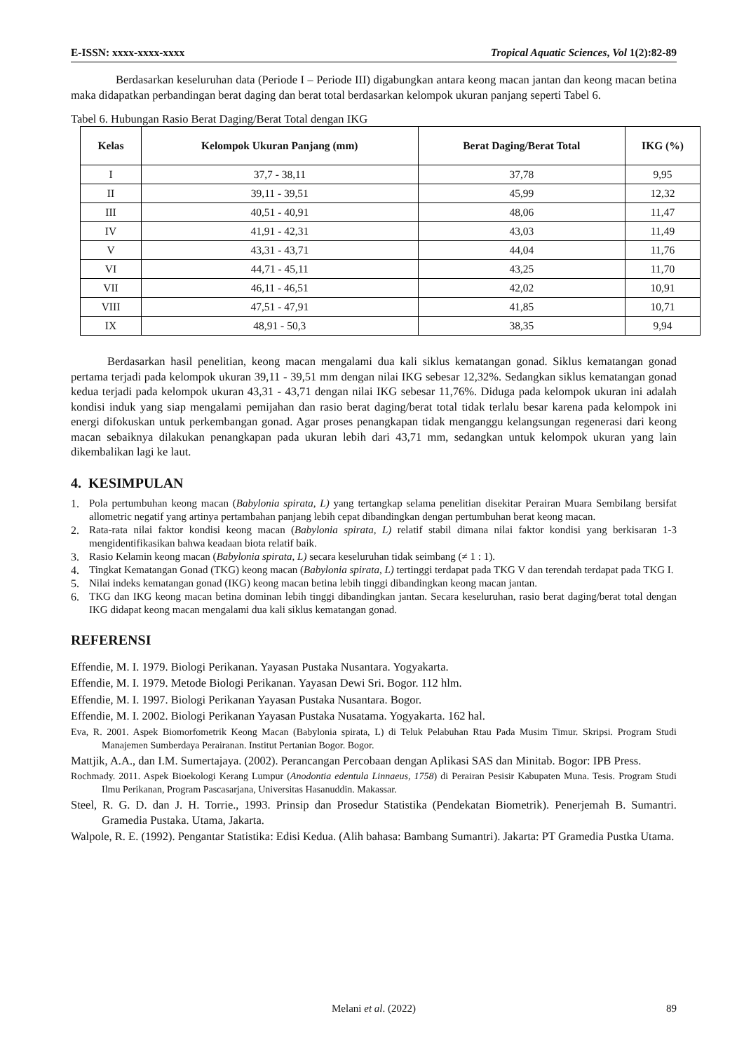E-ISSN: xxxx-xxxx-xxxx Tropical Aquatic Sciences, Vol 1(2):82-89
Berdasarkan keseluruhan data (Periode I – Periode III) digabungkan antara keong macan jantan dan keong macan betina maka didapatkan perbandingan berat daging dan berat total berdasarkan kelompok ukuran panjang seperti Tabel 6.
Tabel 6. Hubungan Rasio Berat Daging/Berat Total dengan IKG
| Kelas | Kelompok Ukuran Panjang (mm) | Berat Daging/Berat Total | IKG (%) |
| --- | --- | --- | --- |
| I | 37,7 - 38,11 | 37,78 | 9,95 |
| II | 39,11 - 39,51 | 45,99 | 12,32 |
| III | 40,51 - 40,91 | 48,06 | 11,47 |
| IV | 41,91 - 42,31 | 43,03 | 11,49 |
| V | 43,31 - 43,71 | 44,04 | 11,76 |
| VI | 44,71 - 45,11 | 43,25 | 11,70 |
| VII | 46,11 - 46,51 | 42,02 | 10,91 |
| VIII | 47,51 - 47,91 | 41,85 | 10,71 |
| IX | 48,91 - 50,3 | 38,35 | 9,94 |
Berdasarkan hasil penelitian, keong macan mengalami dua kali siklus kematangan gonad. Siklus kematangan gonad pertama terjadi pada kelompok ukuran 39,11 - 39,51 mm dengan nilai IKG sebesar 12,32%. Sedangkan siklus kematangan gonad kedua terjadi pada kelompok ukuran 43,31 - 43,71 dengan nilai IKG sebesar 11,76%. Diduga pada kelompok ukuran ini adalah kondisi induk yang siap mengalami pemijahan dan rasio berat daging/berat total tidak terlalu besar karena pada kelompok ini energi difokuskan untuk perkembangan gonad. Agar proses penangkapan tidak menganggu kelangsungan regenerasi dari keong macan sebaiknya dilakukan penangkapan pada ukuran lebih dari 43,71 mm, sedangkan untuk kelompok ukuran yang lain dikembalikan lagi ke laut.
4. KESIMPULAN
1. Pola pertumbuhan keong macan (Babylonia spirata, L) yang tertangkap selama penelitian disekitar Perairan Muara Sembilang bersifat allometric negatif yang artinya pertambahan panjang lebih cepat dibandingkan dengan pertumbuhan berat keong macan.
2. Rata-rata nilai faktor kondisi keong macan (Babylonia spirata, L) relatif stabil dimana nilai faktor kondisi yang berkisaran 1-3 mengidentifikasikan bahwa keadaan biota relatif baik.
3. Rasio Kelamin keong macan (Babylonia spirata, L) secara keseluruhan tidak seimbang (≠ 1 : 1).
4. Tingkat Kematangan Gonad (TKG) keong macan (Babylonia spirata, L) tertinggi terdapat pada TKG V dan terendah terdapat pada TKG I.
5. Nilai indeks kematangan gonad (IKG) keong macan betina lebih tinggi dibandingkan keong macan jantan.
6. TKG dan IKG keong macan betina dominan lebih tinggi dibandingkan jantan. Secara keseluruhan, rasio berat daging/berat total dengan IKG didapat keong macan mengalami dua kali siklus kematangan gonad.
REFERENSI
Effendie, M. I. 1979. Biologi Perikanan. Yayasan Pustaka Nusantara. Yogyakarta.
Effendie, M. I. 1979. Metode Biologi Perikanan. Yayasan Dewi Sri. Bogor. 112 hlm.
Effendie, M. I. 1997. Biologi Perikanan Yayasan Pustaka Nusantara. Bogor.
Effendie, M. I. 2002. Biologi Perikanan Yayasan Pustaka Nusatama. Yogyakarta. 162 hal.
Eva, R. 2001. Aspek Biomorfometrik Keong Macan (Babylonia spirata, L) di Teluk Pelabuhan Rtau Pada Musim Timur. Skripsi. Program Studi Manajemen Sumberdaya Perairanan. Institut Pertanian Bogor. Bogor.
Mattjik, A.A., dan I.M. Sumertajaya. (2002). Perancangan Percobaan dengan Aplikasi SAS dan Minitab. Bogor: IPB Press.
Rochmady. 2011. Aspek Bioekologi Kerang Lumpur (Anodontia edentula Linnaeus, 1758) di Perairan Pesisir Kabupaten Muna. Tesis. Program Studi Ilmu Perikanan, Program Pascasarjana, Universitas Hasanuddin. Makassar.
Steel, R. G. D. dan J. H. Torrie., 1993. Prinsip dan Prosedur Statistika (Pendekatan Biometrik). Penerjemah B. Sumantri. Gramedia Pustaka. Utama, Jakarta.
Walpole, R. E. (1992). Pengantar Statistika: Edisi Kedua. (Alih bahasa: Bambang Sumantri). Jakarta: PT Gramedia Pustka Utama.
Melani et al. (2022)
89